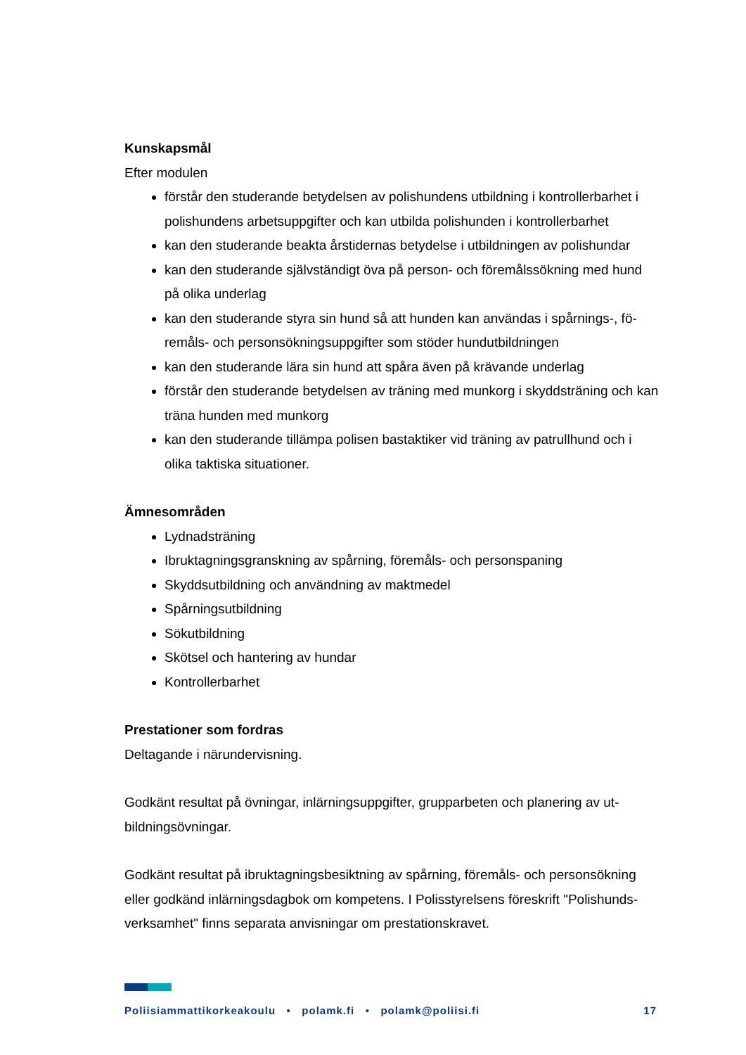Kunskapsmål
Efter modulen
förstår den studerande betydelsen av polishundens utbildning i kontrollerbarhet i polishundens arbetsuppgifter och kan utbilda polishunden i kontrollerbarhet
kan den studerande beakta årstidernas betydelse i utbildningen av polishundar
kan den studerande självständigt öva på person- och föremålssökning med hund på olika underlag
kan den studerande styra sin hund så att hunden kan användas i spårnings-, fö-remåls- och personsökningsuppgifter som stöder hundutbildningen
kan den studerande lära sin hund att spåra även på krävande underlag
förstår den studerande betydelsen av träning med munkorg i skyddsträning och kan träna hunden med munkorg
kan den studerande tillämpa polisen bastaktiker vid träning av patrullhund och i olika taktiska situationer.
Ämnesområden
Lydnadsträning
Ibruktagningsgranskning av spårning, föremåls- och personspaning
Skyddsutbildning och användning av maktmedel
Spårningsutbildning
Sökutbildning
Skötsel och hantering av hundar
Kontrollerbarhet
Prestationer som fordras
Deltagande i närundervisning.
Godkänt resultat på övningar, inlärningsuppgifter, grupparbeten och planering av ut-bildningsövningar.
Godkänt resultat på ibruktagningsbesiktning av spårning, föremåls- och personsökning eller godkänd inlärningsdagbok om kompetens. I Polisstyrelsens föreskrift "Polishunds-verksamhet" finns separata anvisningar om prestationskravet.
Poliisiammattikorkeakoulu • polamk.fi • polamk@poliisi.fi 17